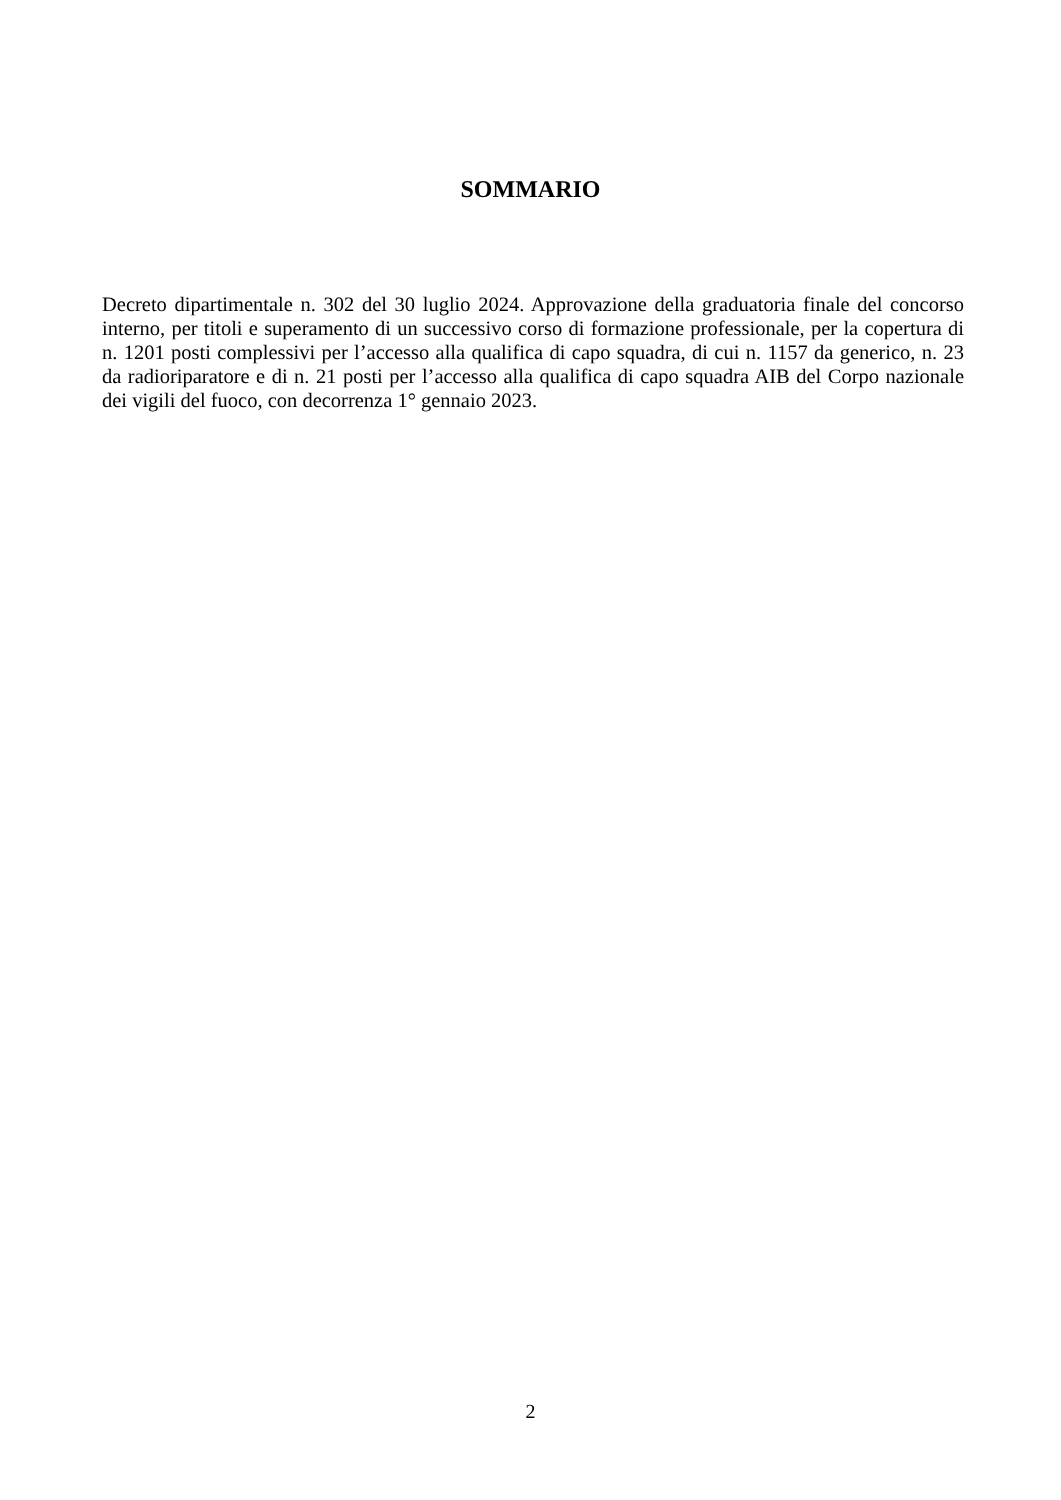SOMMARIO
Decreto dipartimentale n. 302 del 30 luglio 2024. Approvazione della graduatoria finale del concorso interno, per titoli e superamento di un successivo corso di formazione professionale, per la copertura di n. 1201 posti complessivi per l’accesso alla qualifica di capo squadra, di cui n. 1157 da generico, n. 23 da radioriparatore e di n. 21 posti per l’accesso alla qualifica di capo squadra AIB del Corpo nazionale dei vigili del fuoco, con decorrenza 1° gennaio 2023.
2